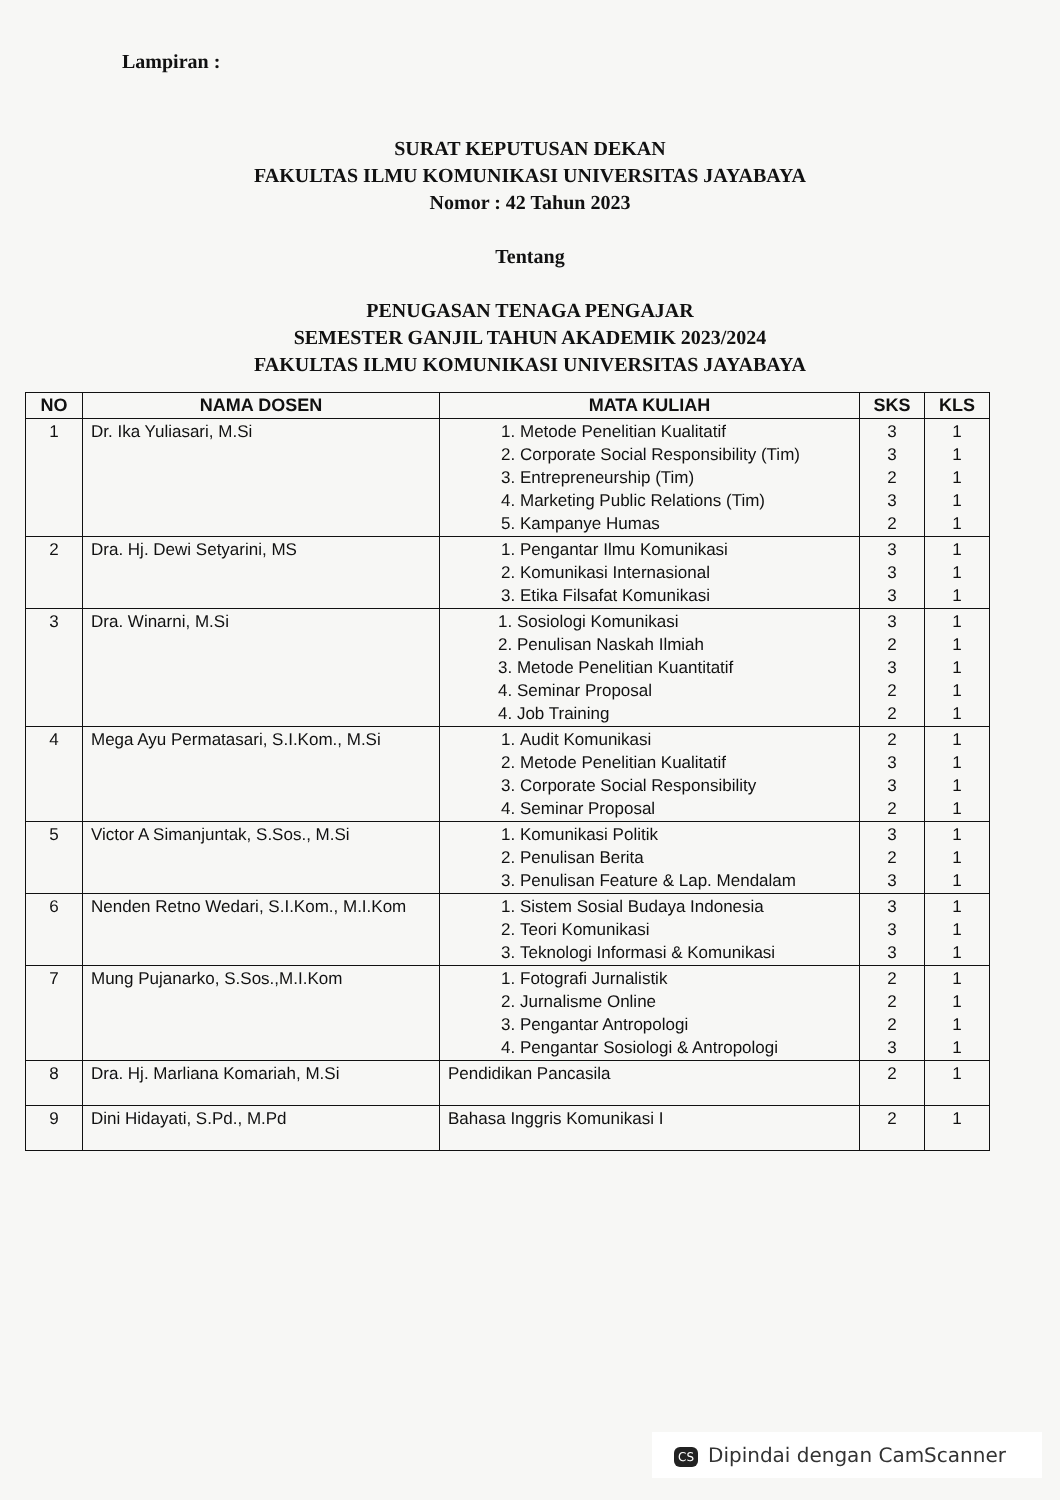Lampiran :
SURAT KEPUTUSAN DEKAN
FAKULTAS ILMU KOMUNIKASI UNIVERSITAS JAYABAYA
Nomor : 42 Tahun 2023
Tentang
PENUGASAN TENAGA PENGAJAR
SEMESTER GANJIL TAHUN AKADEMIK 2023/2024
FAKULTAS ILMU KOMUNIKASI UNIVERSITAS JAYABAYA
| NO | NAMA DOSEN | MATA KULIAH | SKS | KLS |
| --- | --- | --- | --- | --- |
| 1 | Dr. Ika Yuliasari, M.Si | 1. Metode Penelitian Kualitatif 2. Corporate Social Responsibility (Tim) 3. Entrepreneurship (Tim) 4. Marketing Public Relations (Tim) 5. Kampanye Humas | 3 3 2 3 2 | 1 1 1 1 1 |
| 2 | Dra. Hj. Dewi Setyarini, MS | 1. Pengantar Ilmu Komunikasi 2. Komunikasi Internasional 3. Etika Filsafat Komunikasi | 3 3 3 | 1 1 1 |
| 3 | Dra. Winarni, M.Si | 1. Sosiologi Komunikasi 2. Penulisan Naskah Ilmiah 3. Metode Penelitian Kuantitatif 4. Seminar Proposal 4. Job Training | 3 2 3 2 2 | 1 1 1 1 1 |
| 4 | Mega Ayu Permatasari, S.I.Kom., M.Si | 1. Audit Komunikasi 2. Metode Penelitian Kualitatif 3. Corporate Social Responsibility 4. Seminar Proposal | 2 3 3 2 | 1 1 1 1 |
| 5 | Victor A Simanjuntak, S.Sos., M.Si | 1. Komunikasi Politik 2. Penulisan Berita 3. Penulisan Feature & Lap. Mendalam | 3 2 3 | 1 1 1 |
| 6 | Nenden Retno Wedari, S.I.Kom., M.I.Kom | 1. Sistem Sosial Budaya Indonesia 2. Teori Komunikasi 3. Teknologi Informasi & Komunikasi | 3 3 3 | 1 1 1 |
| 7 | Mung Pujanarko, S.Sos.,M.I.Kom | 1. Fotografi Jurnalistik 2. Jurnalisme Online 3. Pengantar Antropologi 4. Pengantar Sosiologi & Antropologi | 2 2 2 3 | 1 1 1 1 |
| 8 | Dra. Hj. Marliana Komariah, M.Si | Pendidikan Pancasila | 2 | 1 |
| 9 | Dini Hidayati, S.Pd., M.Pd | Bahasa Inggris Komunikasi I | 2 | 1 |
CS Dipindai dengan CamScanner